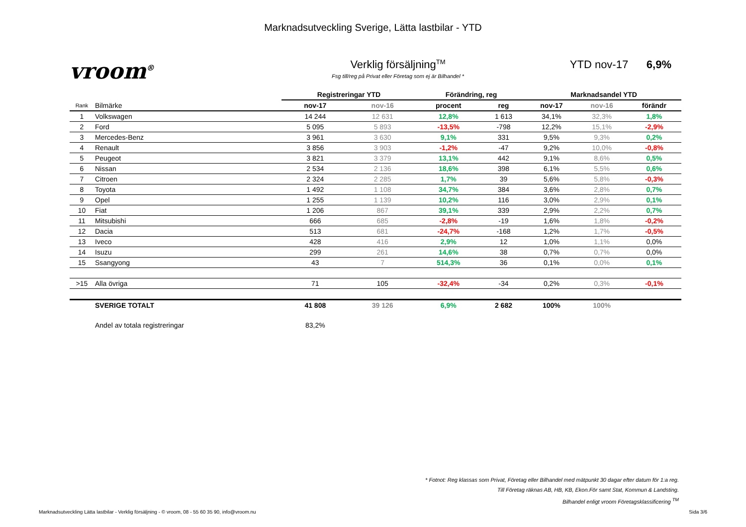Marknadsutveckling Sverige, Lätta lastbilar - YTD
vroom<sup>®</sup>
Verklig försäljning<sup>TM</sup>
Fsg till/reg på Privat eller Företag som ej är Bilhandel *
YTD nov-17 6,9%
| | | Registreringar YTD | | Förändring, reg | | Marknadsandel YTD | | |
| --- | --- | --- | --- | --- | --- | --- | --- | --- |
| Rank | Bilmärke | nov-17 | nov-16 | procent | reg | nov-17 | nov-16 | förändr |
| 1 | Volkswagen | 14 244 | 12 631 | 12,8% | 1 613 | 34,1% | 32,3% | 1,8% |
| 2 | Ford | 5 095 | 5 893 | -13,5% | -798 | 12,2% | 15,1% | -2,9% |
| 3 | Mercedes-Benz | 3 961 | 3 630 | 9,1% | 331 | 9,5% | 9,3% | 0,2% |
| 4 | Renault | 3 856 | 3 903 | -1,2% | -47 | 9,2% | 10,0% | -0,8% |
| 5 | Peugeot | 3 821 | 3 379 | 13,1% | 442 | 9,1% | 8,6% | 0,5% |
| 6 | Nissan | 2 534 | 2 136 | 18,6% | 398 | 6,1% | 5,5% | 0,6% |
| 7 | Citroen | 2 324 | 2 285 | 1,7% | 39 | 5,6% | 5,8% | -0,3% |
| 8 | Toyota | 1 492 | 1 108 | 34,7% | 384 | 3,6% | 2,8% | 0,7% |
| 9 | Opel | 1 255 | 1 139 | 10,2% | 116 | 3,0% | 2,9% | 0,1% |
| 10 | Fiat | 1 206 | 867 | 39,1% | 339 | 2,9% | 2,2% | 0,7% |
| 11 | Mitsubishi | 666 | 685 | -2,8% | -19 | 1,6% | 1,8% | -0,2% |
| 12 | Dacia | 513 | 681 | -24,7% | -168 | 1,2% | 1,7% | -0,5% |
| 13 | Iveco | 428 | 416 | 2,9% | 12 | 1,0% | 1,1% | 0,0% |
| 14 | Isuzu | 299 | 261 | 14,6% | 38 | 0,7% | 0,7% | 0,0% |
| 15 | Ssangyong | 43 | 7 | 514,3% | 36 | 0,1% | 0,0% | 0,1% |
| >15 | Alla övriga | 71 | 105 | -32,4% | -34 | 0,2% | 0,3% | -0,1% |
| | SVERIGE TOTALT | 41 808 | 39 126 | 6,9% | 2 682 | 100% | 100% | |
| | Andel av totala registreringar | 83,2% | | | | | | |
* Fotnot: Reg klassas som Privat, Företag eller Bilhandel med mätpunkt 30 dagar efter datum för 1:a reg.
Till Företag räknas AB, HB, KB, Ekon.För samt Stat, Kommun & Landsting.
Bilhandel enligt vroom Företagsklassificering <sup>TM</sup>
Marknadsutveckling Lätta lastbilar - Verklig försäljning - © vroom, 08 - 55 60 35 90, info@vroom.nu Sida 3/6